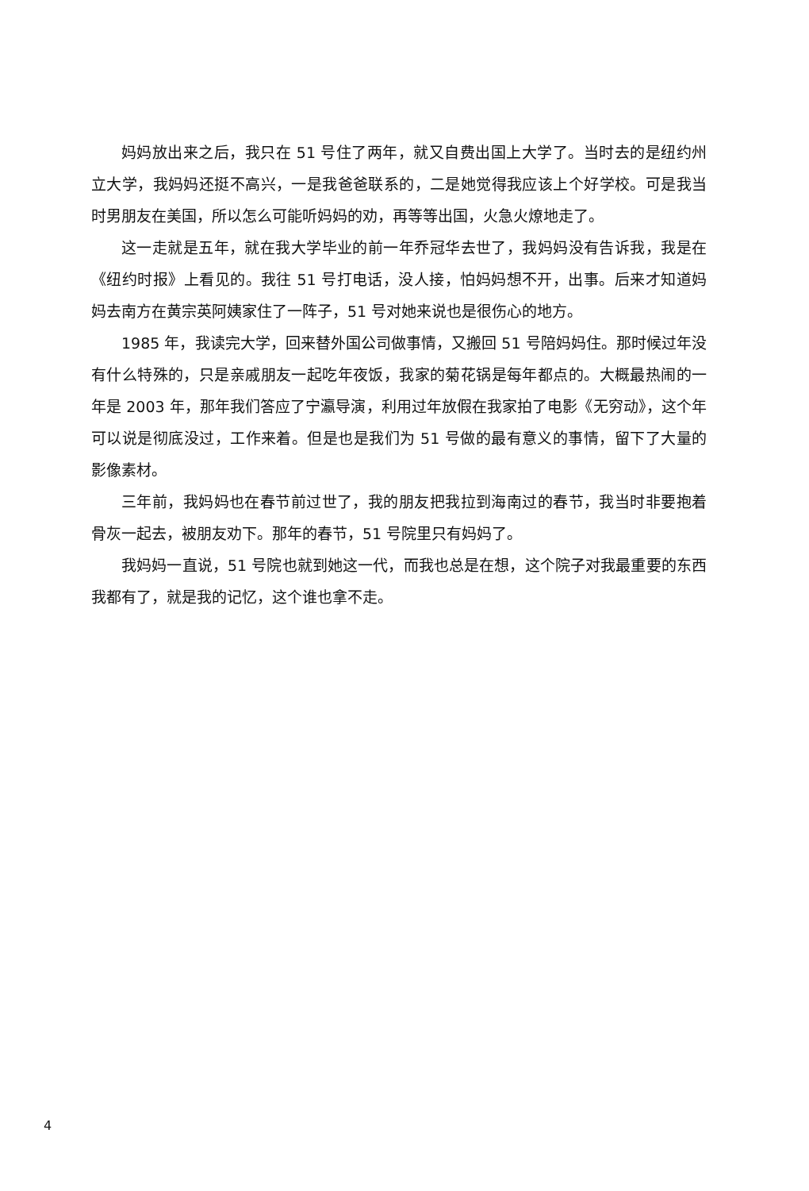妈妈放出来之后，我只在 51 号住了两年，就又自费出国上大学了。当时去的是纽约州立大学，我妈妈还挺不高兴，一是我爸爸联系的，二是她觉得我应该上个好学校。可是我当时男朋友在美国，所以怎么可能听妈妈的劝，再等等出国，火急火燎地走了。
这一走就是五年，就在我大学毕业的前一年乔冠华去世了，我妈妈没有告诉我，我是在《纽约时报》上看见的。我往 51 号打电话，没人接，怕妈妈想不开，出事。后来才知道妈妈去南方在黄宗英阿姨家住了一阵子，51 号对她来说也是很伤心的地方。
1985 年，我读完大学，回来替外国公司做事情，又搬回 51 号陪妈妈住。那时候过年没有什么特殊的，只是亲戚朋友一起吃年夜饭，我家的菊花锅是每年都点的。大概最热闹的一年是 2003 年，那年我们答应了宁瀛导演，利用过年放假在我家拍了电影《无穷动》，这个年可以说是彻底没过，工作来着。但是也是我们为 51 号做的最有意义的事情，留下了大量的影像素材。
三年前，我妈妈也在春节前过世了，我的朋友把我拉到海南过的春节，我当时非要抱着骨灰一起去，被朋友劝下。那年的春节，51 号院里只有妈妈了。
我妈妈一直说，51 号院也就到她这一代，而我也总是在想，这个院子对我最重要的东西我都有了，就是我的记忆，这个谁也拿不走。
4